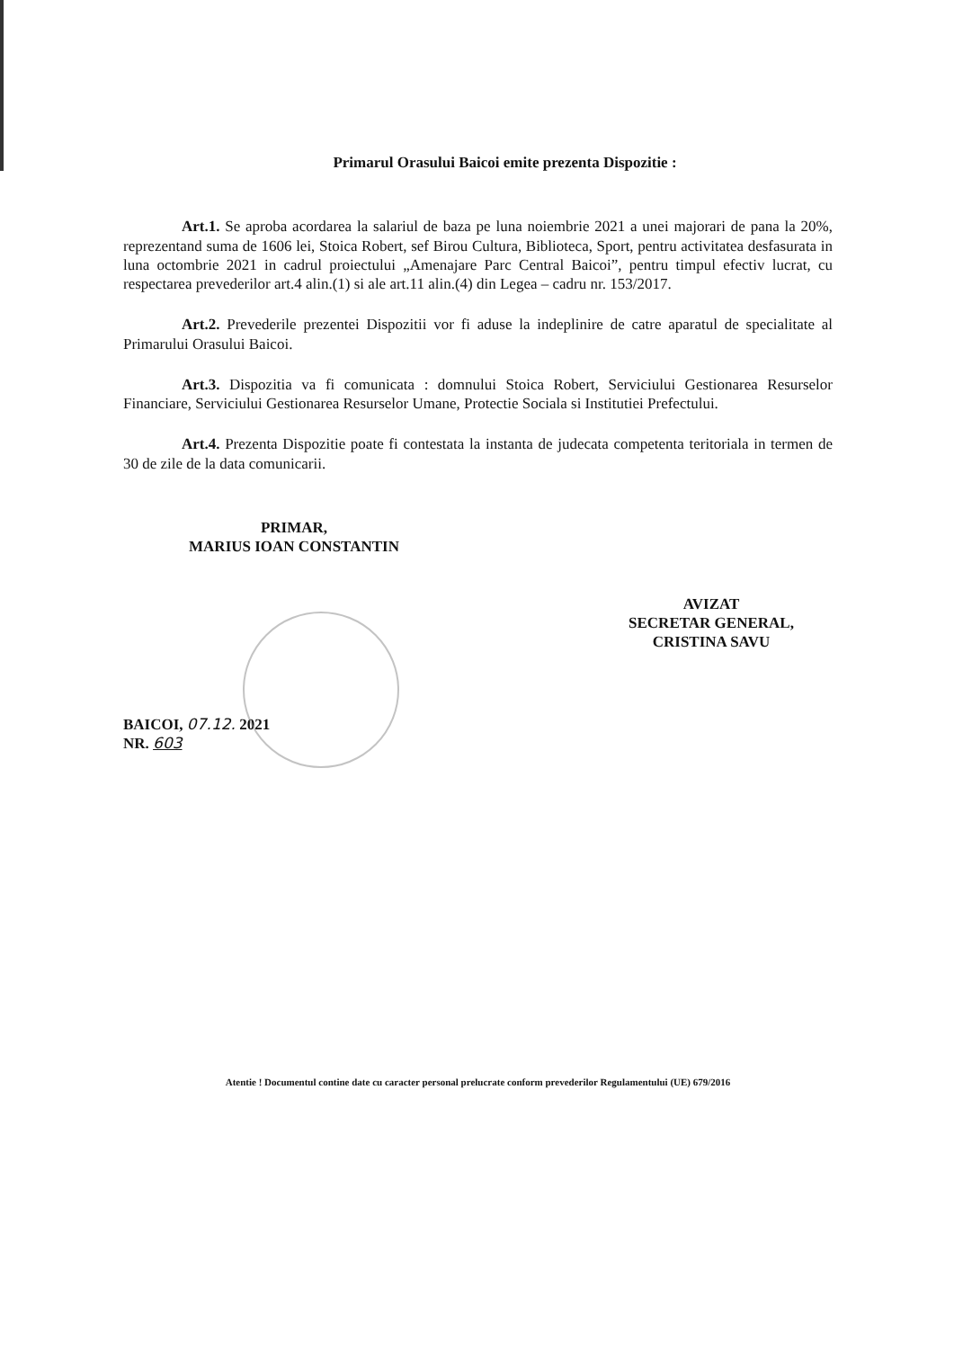Primarul Orasului Baicoi emite prezenta Dispozitie :
Art.1. Se aproba acordarea la salariul de baza pe luna noiembrie 2021 a unei majorari de pana la 20%, reprezentand suma de 1606 lei, Stoica Robert, sef Birou Cultura, Biblioteca, Sport, pentru activitatea desfasurata in luna octombrie 2021 in cadrul proiectului „Amenajare Parc Central Baicoi”, pentru timpul efectiv lucrat, cu respectarea prevederilor art.4 alin.(1) si ale art.11 alin.(4) din Legea – cadru nr. 153/2017.
Art.2. Prevederile prezentei Dispozitii vor fi aduse la indeplinire de catre aparatul de specialitate al Primarului Orasului Baicoi.
Art.3. Dispozitia va fi comunicata : domnului Stoica Robert, Serviciului Gestionarea Resurselor Financiare, Serviciului Gestionarea Resurselor Umane, Protectie Sociala si Institutiei Prefectului.
Art.4. Prezenta Dispozitie poate fi contestata la instanta de judecata competenta teritoriala in termen de 30 de zile de la data comunicarii.
PRIMAR,
MARIUS IOAN CONSTANTIN
AVIZAT
SECRETAR GENERAL,
CRISTINA SAVU
BAICOI, 07.12. 2021
NR. 603
Atentie ! Documentul contine date cu caracter personal prelucrate conform prevederilor Regulamentului (UE) 679/2016